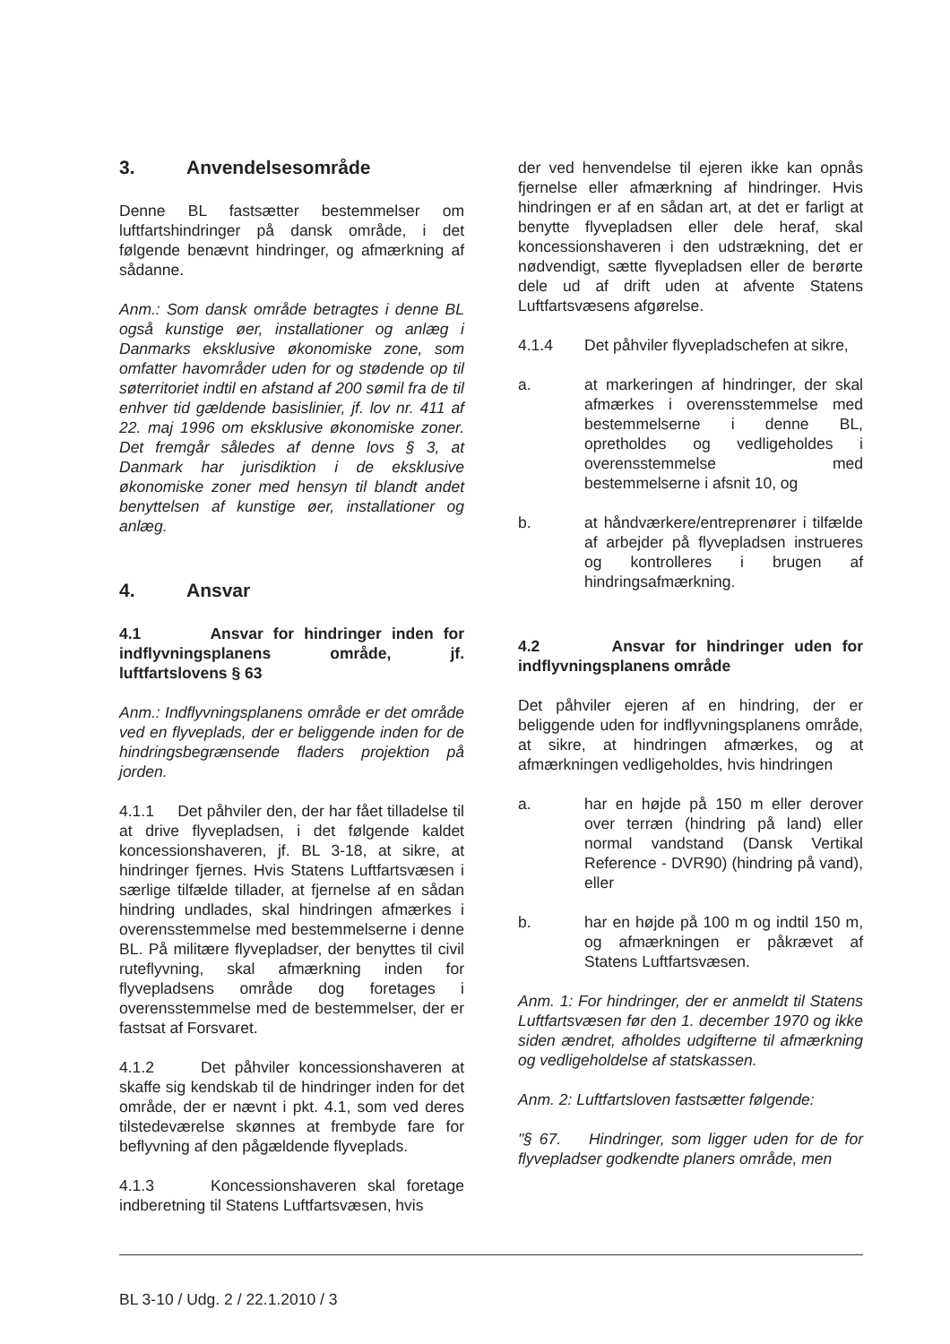3. Anvendelsesområde
Denne BL fastsætter bestemmelser om luftfartshindringer på dansk område, i det følgende benævnt hindringer, og afmærkning af sådanne.
Anm.: Som dansk område betragtes i denne BL også kunstige øer, installationer og anlæg i Danmarks eksklusive økonomiske zone, som omfatter havområder uden for og stødende op til søterritoriet indtil en afstand af 200 sømil fra de til enhver tid gældende basislinier, jf. lov nr. 411 af 22. maj 1996 om eksklusive økonomiske zoner. Det fremgår således af denne lovs § 3, at Danmark har jurisdiktion i de eksklusive økonomiske zoner med hensyn til blandt andet benyttelsen af kunstige øer, installationer og anlæg.
4. Ansvar
4.1 Ansvar for hindringer inden for indflyvningsplanens område, jf. luftfartslovens § 63
Anm.: Indflyvningsplanens område er det område ved en flyveplads, der er beliggende inden for de hindringsbegrænsende fladers projektion på jorden.
4.1.1 Det påhviler den, der har fået tilladelse til at drive flyvepladsen, i det følgende kaldet koncessionshaveren, jf. BL 3-18, at sikre, at hindringer fjernes. Hvis Statens Luftfartsvæsen i særlige tilfælde tillader, at fjernelse af en sådan hindring undlades, skal hindringen afmærkes i overensstemmelse med bestemmelserne i denne BL. På militære flyvepladser, der benyttes til civil ruteflyvning, skal afmærkning inden for flyvepladsens område dog foretages i overensstemmelse med de bestemmelser, der er fastsat af Forsvaret.
4.1.2 Det påhviler koncessionshaveren at skaffe sig kendskab til de hindringer inden for det område, der er nævnt i pkt. 4.1, som ved deres tilstedeværelse skønnes at frembyde fare for beflyvning af den pågældende flyveplads.
4.1.3 Koncessionshaveren skal foretage indberetning til Statens Luftfartsvæsen, hvis
der ved henvendelse til ejeren ikke kan opnås fjernelse eller afmærkning af hindringer. Hvis hindringen er af en sådan art, at det er farligt at benytte flyvepladsen eller dele heraf, skal koncessionshaveren i den udstrækning, det er nødvendigt, sætte flyvepladsen eller de berørte dele ud af drift uden at afvente Statens Luftfartsvæsens afgørelse.
4.1.4 Det påhviler flyvepladschefen at sikre,
a. at markeringen af hindringer, der skal afmærkes i overensstemmelse med bestemmelserne i denne BL, opretholdes og vedligeholdes i overensstemmelse med bestemmelserne i afsnit 10, og
b. at håndværkere/entreprenører i tilfælde af arbejder på flyvepladsen instrueres og kontrolleres i brugen af hindringsafmærkning.
4.2 Ansvar for hindringer uden for indflyvningsplanens område
Det påhviler ejeren af en hindring, der er beliggende uden for indflyvningsplanens område, at sikre, at hindringen afmærkes, og at afmærkningen vedligeholdes, hvis hindringen
a. har en højde på 150 m eller derover over terræn (hindring på land) eller normal vandstand (Dansk Vertikal Reference - DVR90) (hindring på vand), eller
b. har en højde på 100 m og indtil 150 m, og afmærkningen er påkrævet af Statens Luftfartsvæsen.
Anm. 1: For hindringer, der er anmeldt til Statens Luftfartsvæsen før den 1. december 1970 og ikke siden ændret, afholdes udgifterne til afmærkning og vedligeholdelse af statskassen.
Anm. 2: Luftfartsloven fastsætter følgende:
"§ 67. Hindringer, som ligger uden for de for flyvepladser godkendte planers område, men
BL 3-10 / Udg. 2 / 22.1.2010 / 3